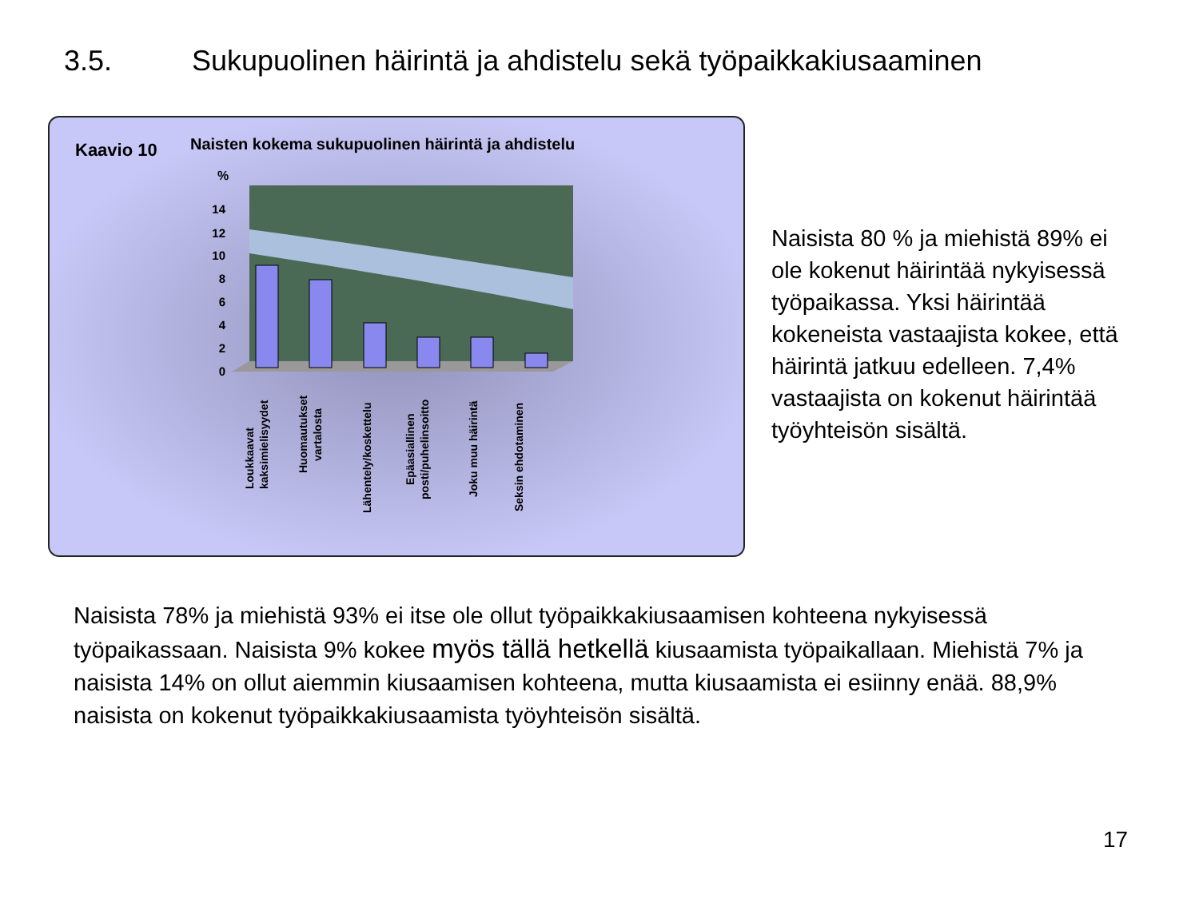3.5. Sukupuolinen häirintä ja ahdistelu sekä työpaikkakiusaaminen
Kaavio 10
Naisten kokema sukupuolinen häirintä ja ahdistelu
%
14
12
10
8
6
4
2
0
Loukkaavat
kaksimielisyydet
Huomautukset
vartalosta
Lähentely/koskettelu
Epäasiallinen
posti/puhelinsoitto
Joku muu häirintä
Seksin ehdotaminen
Naisista 80 % ja miehistä 89% ei ole kokenut häirintää nykyisessä työpaikassa. Yksi häirintää kokeneista vastaajista kokee, että häirintä jatkuu edelleen. 7,4% vastaajista on kokenut häirintää työyhteisön sisältä.
Naisista 78% ja miehistä 93% ei itse ole ollut työpaikkakiusaamisen kohteena nykyisessä työpaikassaan. Naisista 9% kokee myös tällä hetkellä kiusaamista työpaikallaan. Miehistä 7% ja naisista 14% on ollut aiemmin kiusaamisen kohteena, mutta kiusaamista ei esiinny enää. 88,9% naisista on kokenut työpaikkakiusaamista työyhteisön sisältä.
17